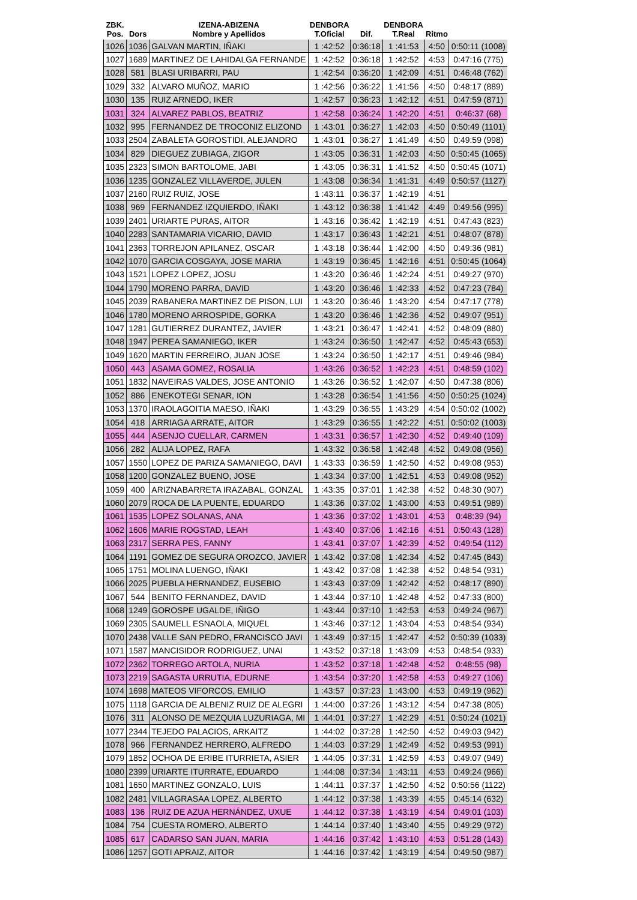| ZBK. Pos. | Dors | IZENA-ABIZENA Nombre y Apellidos | DENBORA T.Oficial | Dif. | DENBORA T.Real | Ritmo | |
| --- | --- | --- | --- | --- | --- | --- | --- |
| 1026 | 1036 | GALVAN MARTIN, IÑAKI | 1 :42:52 | 0:36:18 | 1 :41:53 | 4:50 | 0:50:11 (1008) |
| 1027 | 1689 | MARTINEZ DE LAHIDALGA FERNANDE | 1 :42:52 | 0:36:18 | 1 :42:52 | 4:53 | 0:47:16 (775) |
| 1028 | 581 | BLASI URIBARRI, PAU | 1 :42:54 | 0:36:20 | 1 :42:09 | 4:51 | 0:46:48 (762) |
| 1029 | 332 | ALVARO MUÑOZ, MARIO | 1 :42:56 | 0:36:22 | 1 :41:56 | 4:50 | 0:48:17 (889) |
| 1030 | 135 | RUIZ ARNEDO, IKER | 1 :42:57 | 0:36:23 | 1 :42:12 | 4:51 | 0:47:59 (871) |
| 1031 | 324 | ALVAREZ PABLOS, BEATRIZ | 1 :42:58 | 0:36:24 | 1 :42:20 | 4:51 | 0:46:37 (68) |
| 1032 | 995 | FERNANDEZ DE TROCONIZ ELIZOND | 1 :43:01 | 0:36:27 | 1 :42:03 | 4:50 | 0:50:49 (1101) |
| 1033 | 2504 | ZABALETA GOROSTIDI, ALEJANDRO | 1 :43:01 | 0:36:27 | 1 :41:49 | 4:50 | 0:49:59 (998) |
| 1034 | 829 | DIEGUEZ ZUBIAGA, ZIGOR | 1 :43:05 | 0:36:31 | 1 :42:03 | 4:50 | 0:50:45 (1065) |
| 1035 | 2323 | SIMON BARTOLOME, JABI | 1 :43:05 | 0:36:31 | 1 :41:52 | 4:50 | 0:50:45 (1071) |
| 1036 | 1235 | GONZALEZ VILLAVERDE, JULEN | 1 :43:08 | 0:36:34 | 1 :41:31 | 4:49 | 0:50:57 (1127) |
| 1037 | 2160 | RUIZ RUIZ, JOSE | 1 :43:11 | 0:36:37 | 1 :42:19 | 4:51 | |
| 1038 | 969 | FERNANDEZ IZQUIERDO, IÑAKI | 1 :43:12 | 0:36:38 | 1 :41:42 | 4:49 | 0:49:56 (995) |
| 1039 | 2401 | URIARTE PURAS, AITOR | 1 :43:16 | 0:36:42 | 1 :42:19 | 4:51 | 0:47:43 (823) |
| 1040 | 2283 | SANTAMARIA VICARIO, DAVID | 1 :43:17 | 0:36:43 | 1 :42:21 | 4:51 | 0:48:07 (878) |
| 1041 | 2363 | TORREJON APILANEZ, OSCAR | 1 :43:18 | 0:36:44 | 1 :42:00 | 4:50 | 0:49:36 (981) |
| 1042 | 1070 | GARCIA COSGAYA, JOSE MARIA | 1 :43:19 | 0:36:45 | 1 :42:16 | 4:51 | 0:50:45 (1064) |
| 1043 | 1521 | LOPEZ LOPEZ, JOSU | 1 :43:20 | 0:36:46 | 1 :42:24 | 4:51 | 0:49:27 (970) |
| 1044 | 1790 | MORENO PARRA, DAVID | 1 :43:20 | 0:36:46 | 1 :42:33 | 4:52 | 0:47:23 (784) |
| 1045 | 2039 | RABANERA MARTINEZ DE PISON, LUI | 1 :43:20 | 0:36:46 | 1 :43:20 | 4:54 | 0:47:17 (778) |
| 1046 | 1780 | MORENO ARROSPIDE, GORKA | 1 :43:20 | 0:36:46 | 1 :42:36 | 4:52 | 0:49:07 (951) |
| 1047 | 1281 | GUTIERREZ DURANTEZ, JAVIER | 1 :43:21 | 0:36:47 | 1 :42:41 | 4:52 | 0:48:09 (880) |
| 1048 | 1947 | PEREA SAMANIEGO, IKER | 1 :43:24 | 0:36:50 | 1 :42:47 | 4:52 | 0:45:43 (653) |
| 1049 | 1620 | MARTIN FERREIRO, JUAN JOSE | 1 :43:24 | 0:36:50 | 1 :42:17 | 4:51 | 0:49:46 (984) |
| 1050 | 443 | ASAMA GOMEZ, ROSALIA | 1 :43:26 | 0:36:52 | 1 :42:23 | 4:51 | 0:48:59 (102) |
| 1051 | 1832 | NAVEIRAS VALDES, JOSE ANTONIO | 1 :43:26 | 0:36:52 | 1 :42:07 | 4:50 | 0:47:38 (806) |
| 1052 | 886 | ENEKOTEGI SENAR, ION | 1 :43:28 | 0:36:54 | 1 :41:56 | 4:50 | 0:50:25 (1024) |
| 1053 | 1370 | IRAOLAGOITIA MAESO, IÑAKI | 1 :43:29 | 0:36:55 | 1 :43:29 | 4:54 | 0:50:02 (1002) |
| 1054 | 418 | ARRIAGA ARRATE, AITOR | 1 :43:29 | 0:36:55 | 1 :42:22 | 4:51 | 0:50:02 (1003) |
| 1055 | 444 | ASENJO CUELLAR, CARMEN | 1 :43:31 | 0:36:57 | 1 :42:30 | 4:52 | 0:49:40 (109) |
| 1056 | 282 | ALIJA LOPEZ, RAFA | 1 :43:32 | 0:36:58 | 1 :42:48 | 4:52 | 0:49:08 (956) |
| 1057 | 1550 | LOPEZ DE PARIZA SAMANIEGO, DAVI | 1 :43:33 | 0:36:59 | 1 :42:50 | 4:52 | 0:49:08 (953) |
| 1058 | 1200 | GONZALEZ BUENO, JOSE | 1 :43:34 | 0:37:00 | 1 :42:51 | 4:53 | 0:49:08 (952) |
| 1059 | 400 | ARIZNABARRETA IRAZABAL, GONZAL | 1 :43:35 | 0:37:01 | 1 :42:38 | 4:52 | 0:48:30 (907) |
| 1060 | 2079 | ROCA DE LA PUENTE, EDUARDO | 1 :43:36 | 0:37:02 | 1 :43:00 | 4:53 | 0:49:51 (989) |
| 1061 | 1535 | LOPEZ SOLANAS, ANA | 1 :43:36 | 0:37:02 | 1 :43:01 | 4:53 | 0:48:39 (94) |
| 1062 | 1606 | MARIE ROGSTAD, LEAH | 1 :43:40 | 0:37:06 | 1 :42:16 | 4:51 | 0:50:43 (128) |
| 1063 | 2317 | SERRA PES, FANNY | 1 :43:41 | 0:37:07 | 1 :42:39 | 4:52 | 0:49:54 (112) |
| 1064 | 1191 | GOMEZ DE SEGURA OROZCO, JAVIER | 1 :43:42 | 0:37:08 | 1 :42:34 | 4:52 | 0:47:45 (843) |
| 1065 | 1751 | MOLINA LUENGO, IÑAKI | 1 :43:42 | 0:37:08 | 1 :42:38 | 4:52 | 0:48:54 (931) |
| 1066 | 2025 | PUEBLA HERNANDEZ, EUSEBIO | 1 :43:43 | 0:37:09 | 1 :42:42 | 4:52 | 0:48:17 (890) |
| 1067 | 544 | BENITO FERNANDEZ, DAVID | 1 :43:44 | 0:37:10 | 1 :42:48 | 4:52 | 0:47:33 (800) |
| 1068 | 1249 | GOROSPE UGALDE, IÑIGO | 1 :43:44 | 0:37:10 | 1 :42:53 | 4:53 | 0:49:24 (967) |
| 1069 | 2305 | SAUMELL ESNAOLA, MIQUEL | 1 :43:46 | 0:37:12 | 1 :43:04 | 4:53 | 0:48:54 (934) |
| 1070 | 2438 | VALLE SAN PEDRO, FRANCISCO JAVI | 1 :43:49 | 0:37:15 | 1 :42:47 | 4:52 | 0:50:39 (1033) |
| 1071 | 1587 | MANCISIDOR RODRIGUEZ, UNAI | 1 :43:52 | 0:37:18 | 1 :43:09 | 4:53 | 0:48:54 (933) |
| 1072 | 2362 | TORREGO ARTOLA, NURIA | 1 :43:52 | 0:37:18 | 1 :42:48 | 4:52 | 0:48:55 (98) |
| 1073 | 2219 | SAGASTA URRUTIA, EDURNE | 1 :43:54 | 0:37:20 | 1 :42:58 | 4:53 | 0:49:27 (106) |
| 1074 | 1698 | MATEOS VIFORCOS, EMILIO | 1 :43:57 | 0:37:23 | 1 :43:00 | 4:53 | 0:49:19 (962) |
| 1075 | 1118 | GARCIA DE ALBENIZ RUIZ DE ALEGRI | 1 :44:00 | 0:37:26 | 1 :43:12 | 4:54 | 0:47:38 (805) |
| 1076 | 311 | ALONSO DE MEZQUIA LUZURIAGA, MI | 1 :44:01 | 0:37:27 | 1 :42:29 | 4:51 | 0:50:24 (1021) |
| 1077 | 2344 | TEJEDO PALACIOS, ARKAITZ | 1 :44:02 | 0:37:28 | 1 :42:50 | 4:52 | 0:49:03 (942) |
| 1078 | 966 | FERNANDEZ HERRERO, ALFREDO | 1 :44:03 | 0:37:29 | 1 :42:49 | 4:52 | 0:49:53 (991) |
| 1079 | 1852 | OCHOA DE ERIBE ITURRIETA, ASIER | 1 :44:05 | 0:37:31 | 1 :42:59 | 4:53 | 0:49:07 (949) |
| 1080 | 2399 | URIARTE ITURRATE, EDUARDO | 1 :44:08 | 0:37:34 | 1 :43:11 | 4:53 | 0:49:24 (966) |
| 1081 | 1650 | MARTINEZ GONZALO, LUIS | 1 :44:11 | 0:37:37 | 1 :42:50 | 4:52 | 0:50:56 (1122) |
| 1082 | 2481 | VILLAGRASAA LOPEZ, ALBERTO | 1 :44:12 | 0:37:38 | 1 :43:39 | 4:55 | 0:45:14 (632) |
| 1083 | 136 | RUIZ DE AZUA HERNÁNDEZ, UXUE | 1 :44:12 | 0:37:38 | 1 :43:19 | 4:54 | 0:49:01 (103) |
| 1084 | 754 | CUESTA ROMERO, ALBERTO | 1 :44:14 | 0:37:40 | 1 :43:40 | 4:55 | 0:49:29 (972) |
| 1085 | 617 | CADARSO SAN JUAN, MARIA | 1 :44:16 | 0:37:42 | 1 :43:10 | 4:53 | 0:51:28 (143) |
| 1086 | 1257 | GOTI APRAIZ, AITOR | 1 :44:16 | 0:37:42 | 1 :43:19 | 4:54 | 0:49:50 (987) |